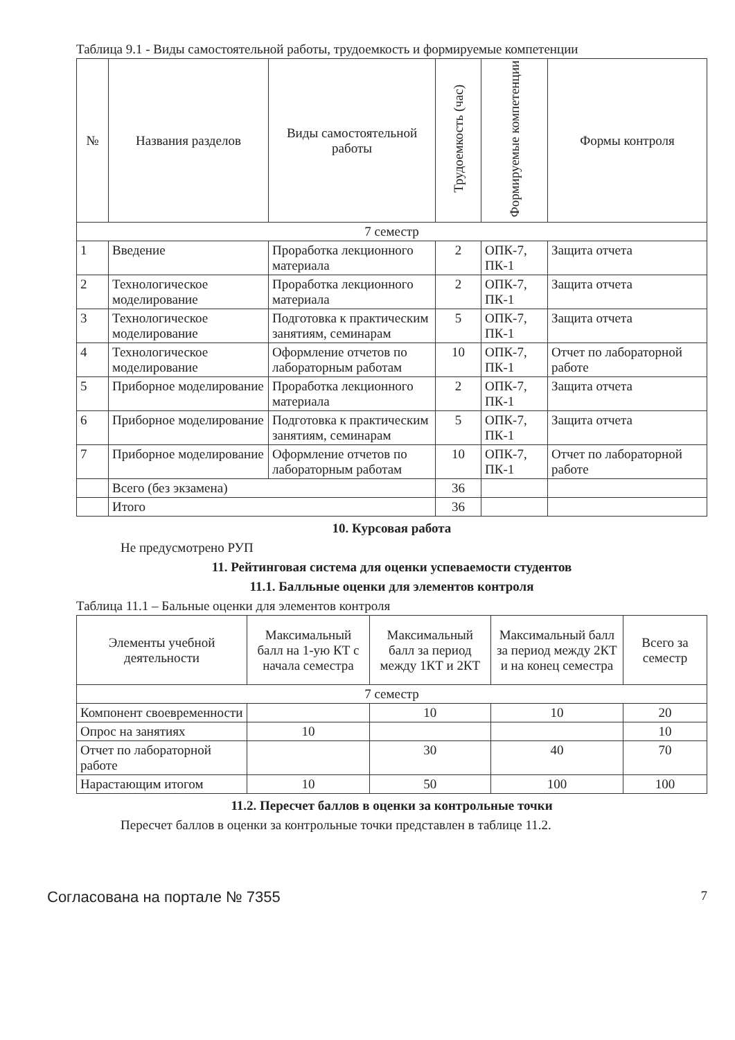Таблица 9.1 - Виды самостоятельной работы, трудоемкость и формируемые компетенции
| № | Названия разделов | Виды самостоятельной работы | Трудоемкость (час) | Формируемые компетенции | Формы контроля |
| --- | --- | --- | --- | --- | --- |
| 7 семестр | | | | | |
| 1 | Введение | Проработка лекционного материала | 2 | ОПК-7, ПК-1 | Защита отчета |
| 2 | Технологическое моделирование | Проработка лекционного материала | 2 | ОПК-7, ПК-1 | Защита отчета |
| 3 | Технологическое моделирование | Подготовка к практическим занятиям, семинарам | 5 | ОПК-7, ПК-1 | Защита отчета |
| 4 | Технологическое моделирование | Оформление отчетов по лабораторным работам | 10 | ОПК-7, ПК-1 | Отчет по лабораторной работе |
| 5 | Приборное моделирование | Проработка лекционного материала | 2 | ОПК-7, ПК-1 | Защита отчета |
| 6 | Приборное моделирование | Подготовка к практическим занятиям, семинарам | 5 | ОПК-7, ПК-1 | Защита отчета |
| 7 | Приборное моделирование | Оформление отчетов по лабораторным работам | 10 | ОПК-7, ПК-1 | Отчет по лабораторной работе |
| | Всего (без экзамена) | | 36 | | |
| | Итого | | 36 | | |
10. Курсовая работа
Не предусмотрено РУП
11. Рейтинговая система для оценки успеваемости студентов
11.1. Балльные оценки для элементов контроля
Таблица 11.1 – Бальные оценки для элементов контроля
| Элементы учебной деятельности | Максимальный балл на 1-ую КТ с начала семестра | Максимальный балл за период между 1КТ и 2КТ | Максимальный балл за период между 2КТ и на конец семестра | Всего за семестр |
| --- | --- | --- | --- | --- |
| 7 семестр | | | | |
| Компонент своевременности | | 10 | 10 | 20 |
| Опрос на занятиях | 10 | | | 10 |
| Отчет по лабораторной работе | | 30 | 40 | 70 |
| Нарастающим итогом | 10 | 50 | 100 | 100 |
11.2. Пересчет баллов в оценки за контрольные точки
Пересчет баллов в оценки за контрольные точки представлен в таблице 11.2.
Согласована на портале № 7355 7